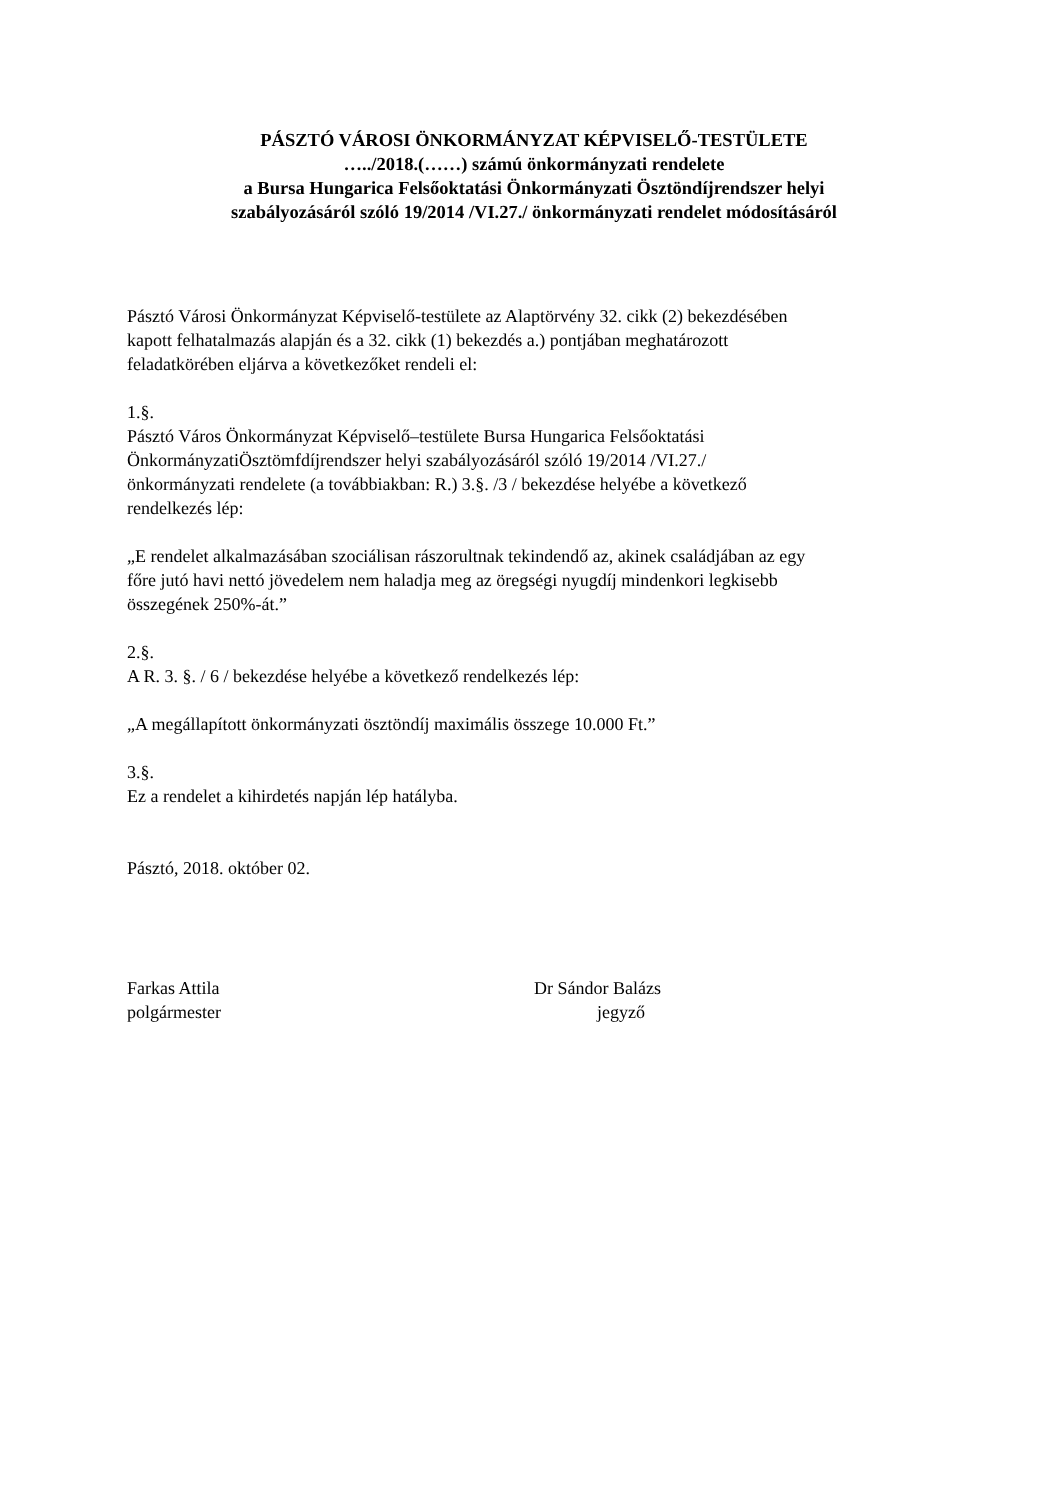PÁSZTÓ VÁROSI ÖNKORMÁNYZAT KÉPVISELŐ-TESTÜLETE
…../2018.(……) számú önkormányzati rendelete
a Bursa Hungarica Felsőoktatási Önkormányzati Ösztöndíjrendszer helyi
szabályozásáról szóló 19/2014 /VI.27./ önkormányzati rendelet módosításáról
Pásztó Városi Önkormányzat Képviselő-testülete az Alaptörvény 32. cikk (2) bekezdésében
kapott felhatalmazás alapján és a 32. cikk (1) bekezdés a.) pontjában meghatározott
feladatkörében eljárva a következőket rendeli el:
1.§.
Pásztó Város Önkormányzat Képviselő–testülete Bursa Hungarica Felsőoktatási
ÖnkormányzatiÖsztömfdíjrendszer helyi szabályozásáról szóló 19/2014 /VI.27./
önkormányzati rendelete (a továbbiakban: R.) 3.§. /3 / bekezdése helyébe a következő
rendelkezés lép:
„E rendelet alkalmazásában szociálisan rászorultnak tekindendő az, akinek családjában az egy
főre jutó havi nettó jövedelem nem haladja meg az öregségi nyugdíj mindenkori legkisebb
összegének 250%-át.”
2.§.
A R. 3. §. / 6 / bekezdése helyébe a következő rendelkezés lép:
„A megállapított önkormányzati ösztöndíj maximális összege 10.000 Ft.”
3.§.
Ez a rendelet a kihirdetés napján lép hatályba.
Pásztó, 2018. október 02.
Farkas Attila
polgármester
Dr Sándor Balázs
jegyző